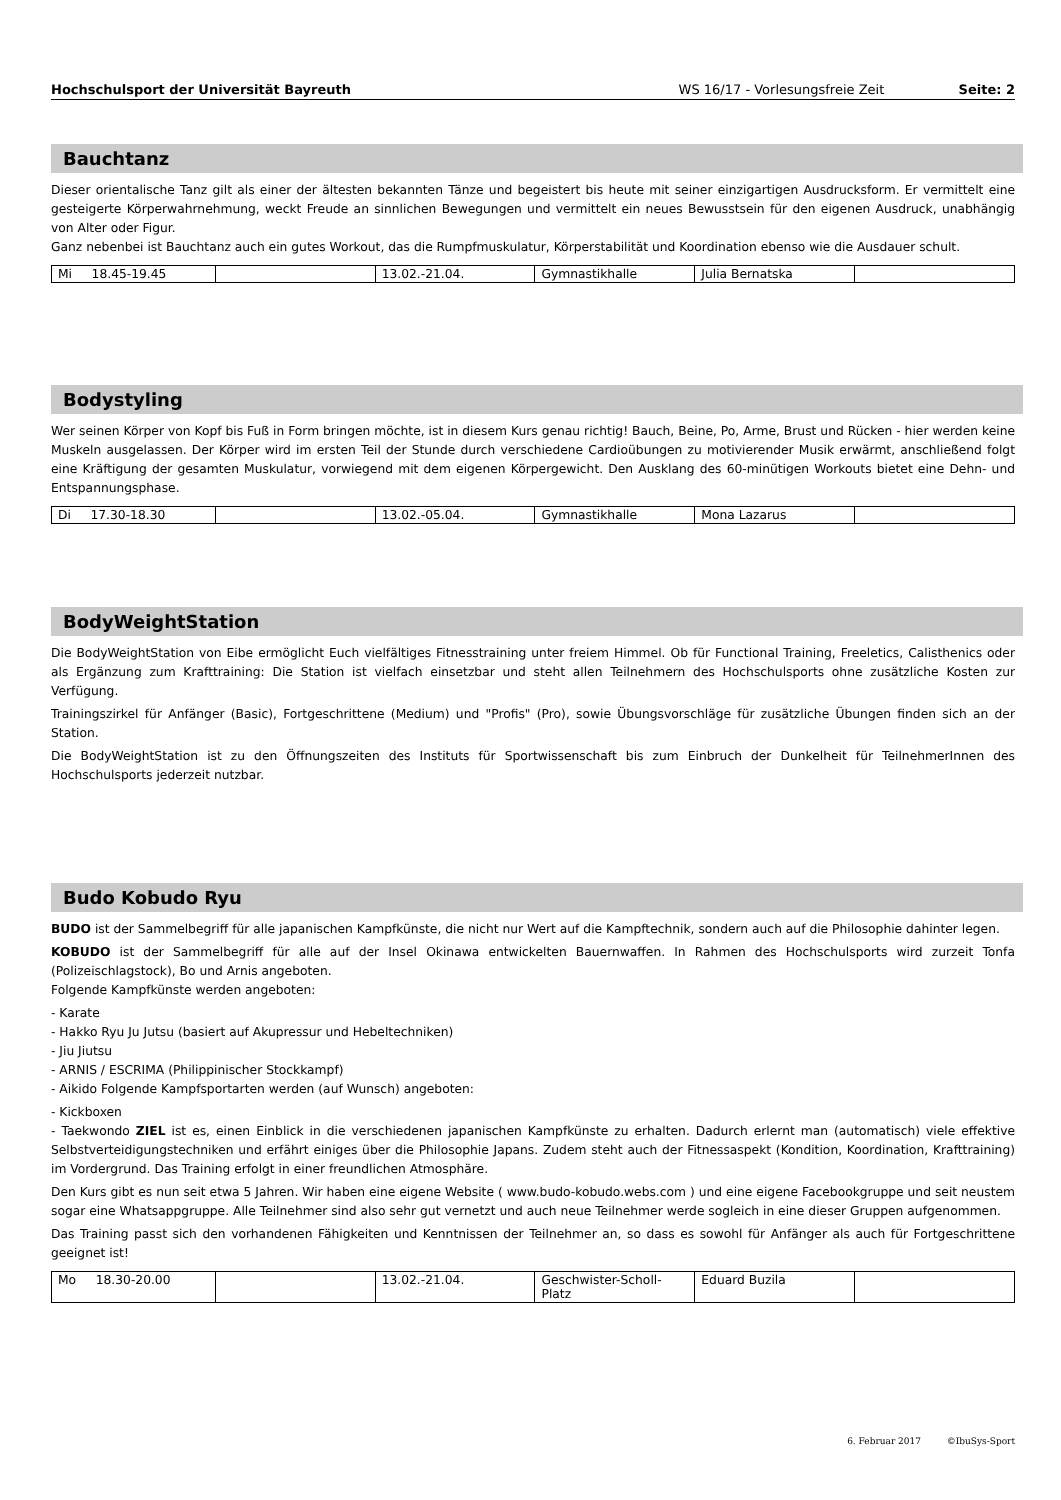Hochschulsport der Universität Bayreuth WS 16/17 - Vorlesungsfreie Zeit Seite: 2
Bauchtanz
Dieser orientalische Tanz gilt als einer der ältesten bekannten Tänze und begeistert bis heute mit seiner einzigartigen Ausdrucksform. Er vermittelt eine gesteigerte Körperwahrnehmung, weckt Freude an sinnlichen Bewegungen und vermittelt ein neues Bewusstsein für den eigenen Ausdruck, unabhängig von Alter oder Figur.
Ganz nebenbei ist Bauchtanz auch ein gutes Workout, das die Rumpfmuskulatur, Körperstabilität und Koordination ebenso wie die Ausdauer schult.
| Mi 18.45-19.45 | | 13.02.-21.04. | Gymnastikhalle | Julia Bernatska | |
Bodystyling
Wer seinen Körper von Kopf bis Fuß in Form bringen möchte, ist in diesem Kurs genau richtig! Bauch, Beine, Po, Arme, Brust und Rücken - hier werden keine Muskeln ausgelassen. Der Körper wird im ersten Teil der Stunde durch verschiedene Cardioübungen zu motivierender Musik erwärmt, anschließend folgt eine Kräftigung der gesamten Muskulatur, vorwiegend mit dem eigenen Körpergewicht. Den Ausklang des 60-minütigen Workouts bietet eine Dehn- und Entspannungsphase.
| Di 17.30-18.30 | | 13.02.-05.04. | Gymnastikhalle | Mona Lazarus | |
BodyWeightStation
Die BodyWeightStation von Eibe ermöglicht Euch vielfältiges Fitnesstraining unter freiem Himmel. Ob für Functional Training, Freeletics, Calisthenics oder als Ergänzung zum Krafttraining: Die Station ist vielfach einsetzbar und steht allen Teilnehmern des Hochschulsports ohne zusätzliche Kosten zur Verfügung.
Trainingszirkel für Anfänger (Basic), Fortgeschrittene (Medium) und "Profis" (Pro), sowie Übungsvorschläge für zusätzliche Übungen finden sich an der Station.
Die BodyWeightStation ist zu den Öffnungszeiten des Instituts für Sportwissenschaft bis zum Einbruch der Dunkelheit für TeilnehmerInnen des Hochschulsports jederzeit nutzbar.
Budo Kobudo Ryu
BUDO ist der Sammelbegriff für alle japanischen Kampfkünste, die nicht nur Wert auf die Kampftechnik, sondern auch auf die Philosophie dahinter legen.
KOBUDO ist der Sammelbegriff für alle auf der Insel Okinawa entwickelten Bauernwaffen. In Rahmen des Hochschulsports wird zurzeit Tonfa (Polizeischlagstock), Bo und Arnis angeboten.
Folgende Kampfkünste werden angeboten:
- Karate
- Hakko Ryu Ju Jutsu (basiert auf Akupressur und Hebeltechniken)
- Jiu Jiutsu
- ARNIS / ESCRIMA (Philippinischer Stockkampf)
- Aikido Folgende Kampfsportarten werden (auf Wunsch) angeboten:
- Kickboxen
- Taekwondo ZIEL ist es, einen Einblick in die verschiedenen japanischen Kampfkünste zu erhalten. Dadurch erlernt man (automatisch) viele effektive Selbstverteidigungstechniken und erfährt einiges über die Philosophie Japans. Zudem steht auch der Fitnessaspekt (Kondition, Koordination, Krafttraining) im Vordergrund. Das Training erfolgt in einer freundlichen Atmosphäre.
Den Kurs gibt es nun seit etwa 5 Jahren. Wir haben eine eigene Website ( www.budo-kobudo.webs.com ) und eine eigene Facebookgruppe und seit neustem sogar eine Whatsappgruppe. Alle Teilnehmer sind also sehr gut vernetzt und auch neue Teilnehmer werde sogleich in eine dieser Gruppen aufgenommen.
Das Training passt sich den vorhandenen Fähigkeiten und Kenntnissen der Teilnehmer an, so dass es sowohl für Anfänger als auch für Fortgeschrittene geeignet ist!
| Mo 18.30-20.00 | | 13.02.-21.04. | Geschwister-Scholl-Platz | Eduard Buzila | |
6. Februar 2017 ©IbuSys-Sport